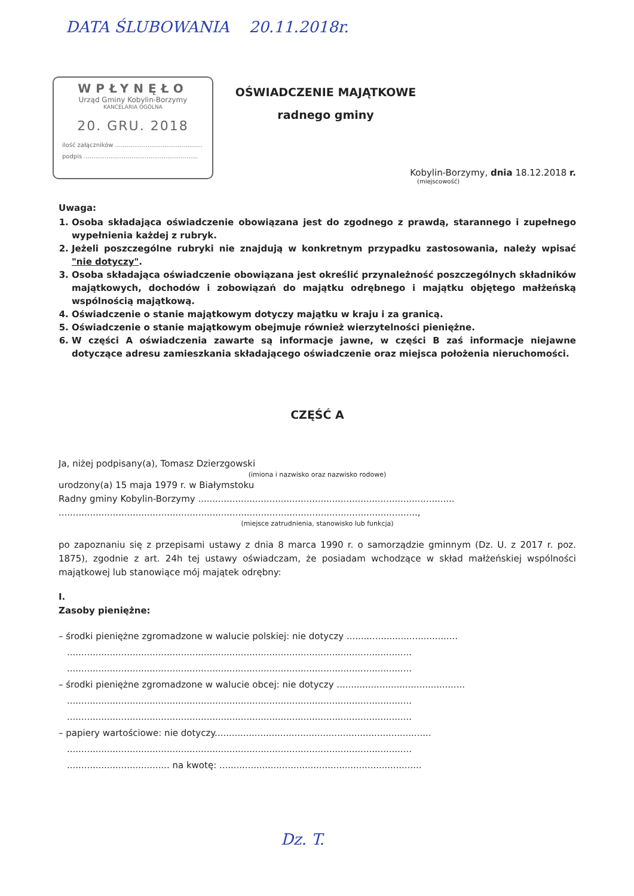DATA ŚLUBOWANIA 20.11.2018r.
WPŁYNĘŁO
Urząd Gminy Kobylin-Borzymy
KANCELARIA OGÓLNA
20. GRU. 2018
ilość załączników ..............................................
podpis ............................................................
OŚWIADCZENIE MAJĄTKOWE
radnego gminy
Kobylin-Borzymy, dnia 18.12.2018 r.
(miejscowość)
Uwaga:
1. Osoba składająca oświadczenie obowiązana jest do zgodnego z prawdą, starannego i zupełnego wypełnienia każdej z rubryk.
2. Jeżeli poszczególne rubryki nie znajdują w konkretnym przypadku zastosowania, należy wpisać "nie dotyczy".
3. Osoba składająca oświadczenie obowiązana jest określić przynależność poszczególnych składników majątkowych, dochodów i zobowiązań do majątku odrębnego i majątku objętego małżeńską wspólnością majątkową.
4. Oświadczenie o stanie majątkowym dotyczy majątku w kraju i za granicą.
5. Oświadczenie o stanie majątkowym obejmuje również wierzytelności pieniężne.
6. W części A oświadczenia zawarte są informacje jawne, w części B zaś informacje niejawne dotyczące adresu zamieszkania składającego oświadczenie oraz miejsca położenia nieruchomości.
CZĘŚĆ A
Ja, niżej podpisany(a), Tomasz Dzierzgowski
(imiona i nazwisko oraz nazwisko rodowe)
urodzony(a) 15 maja 1979 r. w Białymstoku
Radny gminy Kobylin-Borzymy ..........................................................................................
..............................................................................................................................,
(miejsce zatrudnienia, stanowisko lub funkcja)
po zapoznaniu się z przepisami ustawy z dnia 8 marca 1990 r. o samorządzie gminnym (Dz. U. z 2017 r. poz. 1875), zgodnie z art. 24h tej ustawy oświadczam, że posiadam wchodzące w skład małżeńskiej wspólności majątkowej lub stanowiące mój majątek odrębny:
I.
Zasoby pieniężne:
– środki pieniężne zgromadzone w walucie polskiej: nie dotyczy .......................................
.........................................................................................................................
.........................................................................................................................
– środki pieniężne zgromadzone w walucie obcej: nie dotyczy .............................................
.........................................................................................................................
.........................................................................................................................
– papiery wartościowe: nie dotyczy............................................................................
.........................................................................................................................
.................................... na kwotę: .......................................................................
Dz. T.